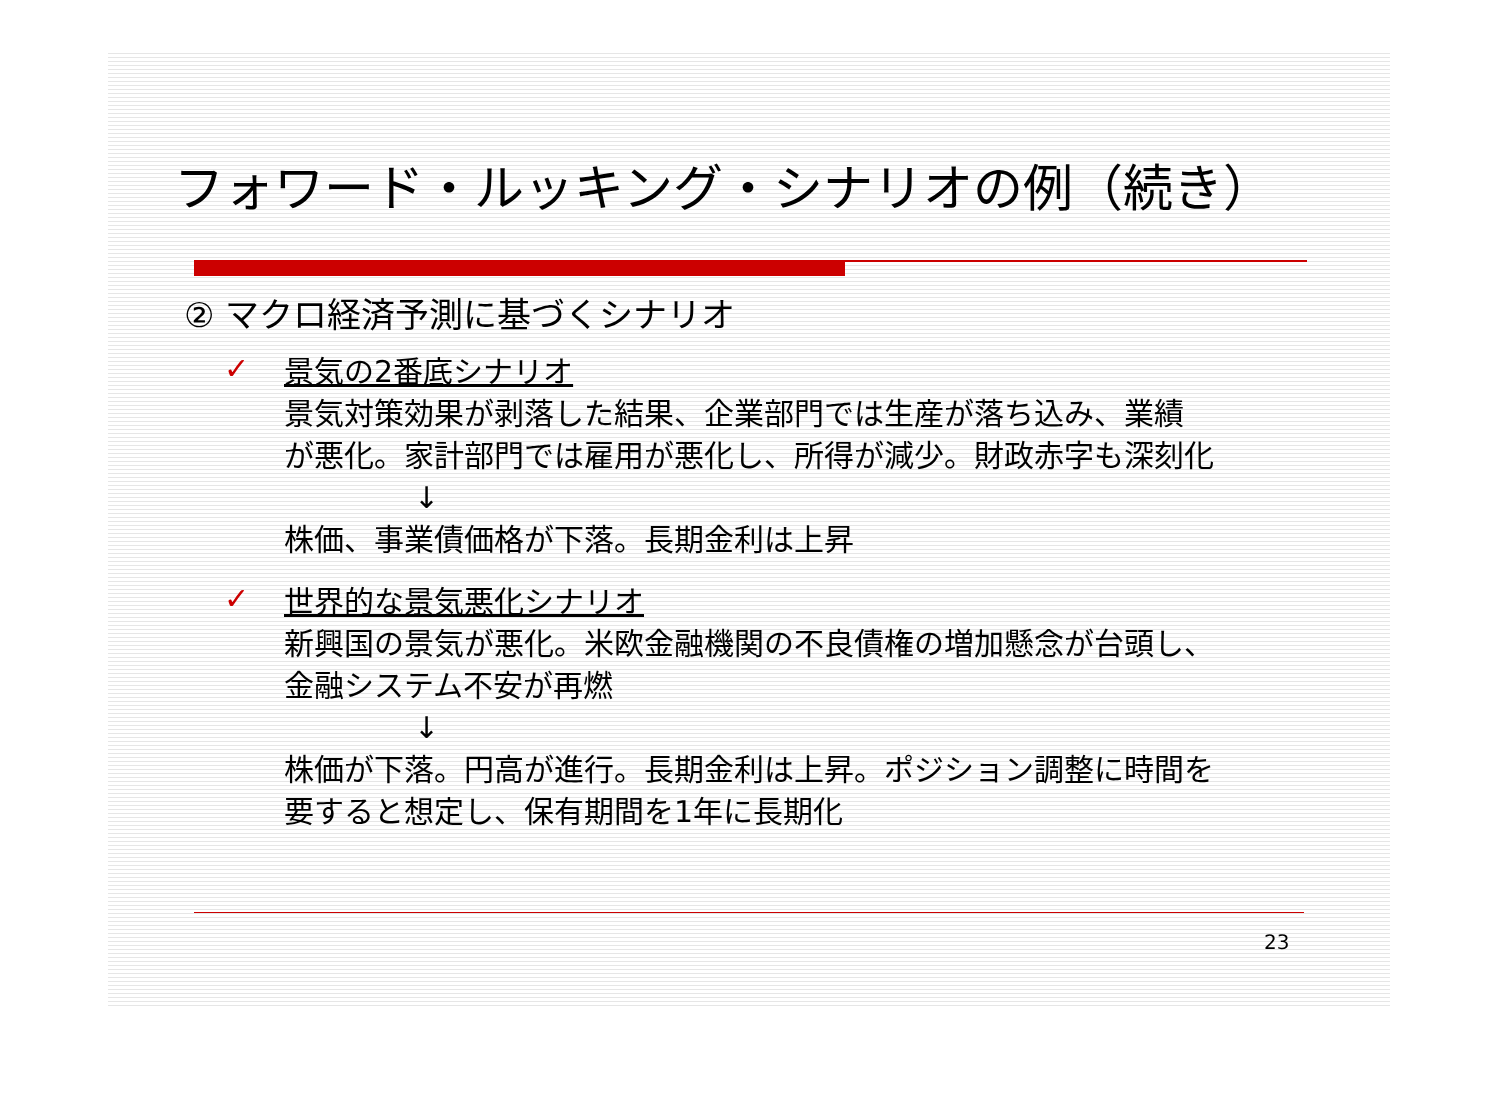フォワード・ルッキング・シナリオの例（続き）
② マクロ経済予測に基づくシナリオ
✓
景気の2番底シナリオ
景気対策効果が剥落した結果、企業部門では生産が落ち込み、業績
が悪化。家計部門では雇用が悪化し、所得が減少。財政赤字も深刻化
↓
株価、事業債価格が下落。長期金利は上昇
✓
世界的な景気悪化シナリオ
新興国の景気が悪化。米欧金融機関の不良債権の増加懸念が台頭し、
金融システム不安が再燃
↓
株価が下落。円高が進行。長期金利は上昇。ポジション調整に時間を
要すると想定し、保有期間を1年に長期化
23